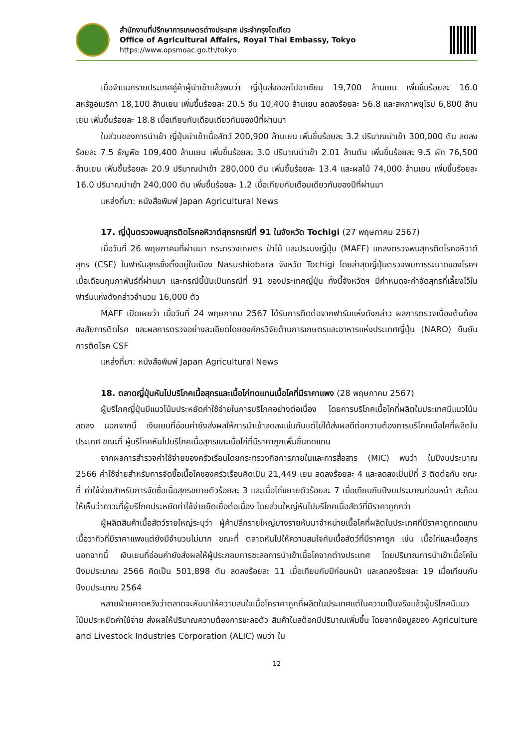สำนักงานที่ปรึกษาการเกษตรต่างประเทศ ประจำกรุงโตเกียว
Office of Agricultural Affairs, Royal Thai Embassy, Tokyo
https://www.opsmoac.go.th/tokyo
เมื่อจำแนกรายประเทศคู่ค้าผู้นำเข้าแล้วพบว่า ญี่ปุ่นส่งออกไปอาเซียน 19,700 ล้านเยน เพิ่มขึ้นร้อยละ 16.0 สหรัฐอเมริกา 18,100 ล้านเยน เพิ่มขึ้นร้อยละ 20.5 จีน 10,400 ล้านเยน ลดลงร้อยละ 56.8 และสหภาพยุโรป 6,800 ล้านเยน เพิ่มขึ้นร้อยละ 18.8 เมื่อเทียบกับเดือนเดียวกันของปีที่ผ่านมา
ในส่วนของการนำเข้า ญี่ปุ่นนำเข้าเนื้อสัตว์ 200,900 ล้านเยน เพิ่มขึ้นร้อยละ 3.2 ปริมาณนำเข้า 300,000 ตัน ลดลงร้อยละ 7.5 ธัญพืช 109,400 ล้านเยน เพิ่มขึ้นร้อยละ 3.0 ปริมาณนำเข้า 2.01 ล้านตัน เพิ่มขึ้นร้อยละ 9.5 ผัก 76,500 ล้านเยน เพิ่มขึ้นร้อยละ 20.9 ปริมาณนำเข้า 280,000 ตัน เพิ่มขึ้นร้อยละ 13.4 และผลไม้ 74,000 ล้านเยน เพิ่มขึ้นร้อยละ 16.0 ปริมาณนำเข้า 240,000 ตัน เพิ่มขึ้นร้อยละ 1.2 เมื่อเทียบกับเดือนเดียวกันของปีที่ผ่านมา
แหล่งที่มา: หนังสือพิมพ์ Japan Agricultural News
17. ญี่ปุ่นตรวจพบสุกรติดโรคอหิวาต์สุกรกรณีที่ 91 ในจังหวัด Tochigi (27 พฤษภาคม 2567)
เมื่อวันที่ 26 พฤษภาคมที่ผ่านมา กระทรวงเกษตร ป่าไม้ และประมงญี่ปุ่น (MAFF) แถลงตรวจพบสุกรติดโรคอหิวาต์สุกร (CSF) ในฟาร์มสุกรซึ่งตั้งอยู่ในเมือง Nasushiobara จังหวัด Tochigi โดยล่าสุดญี่ปุ่นตรวจพบการระบาดของโรคฯ เมื่อเดือนกุมภาพันธ์ที่ผ่านมา และกรณีนี้นับเป็นกรณีที่ 91 ของประเทศญี่ปุ่น ทั้งนี้จังหวัดฯ มีกำหนดจะกำจัดสุกรที่เลี้ยงไว้ในฟาร์มแห่งดังกล่าวจำนวน 16,000 ตัว
MAFF เปิดเผยว่า เมื่อวันที่ 24 พฤษภาคม 2567 ได้รับการติดต่อจากฟาร์มแห่งดังกล่าว ผลการตรวจเบื้องต้นต้องสงสัยการติดโรค และผลการตรวจอย่างละเอียดโดยองค์กรวิจัยด้านการเกษตรและอาหารแห่งประเทศญี่ปุ่น (NARO) ยืนยันการติดโรค CSF
แหล่งที่มา: หนังสือพิมพ์ Japan Agricultural News
18. ตลาดญี่ปุ่นหันไปบริโภคเนื้อสุกรและเนื้อไก่ทดแทนเนื้อโคที่มีราคาแพง (28 พฤษภาคม 2567)
ผู้บริโภคญี่ปุ่นมีแนวโน้มประหยัดค่าใช้จ่ายในการบริโภคอย่างต่อเนื่อง โดยการบริโภคเนื้อโคที่ผลิตในประเทศมีแนวโน้มลดลง นอกจากนี้ เงินเยนที่อ่อนค่ายังส่งผลให้การนำเข้าลดลงเช่นกันแต่ไม่ได้ส่งผลดีต่อความต้องการบริโภคเนื้อโคที่ผลิตในประเทศ ขณะที่ ผู้บริโภคหันไปบริโภคเนื้อสุกรและเนื้อไก่ที่มีราคาถูกเพิ่มขึ้นทดแทน
จากผลการสำรวจค่าใช้จ่ายของครัวเรือนโดยกระทรวงกิจการภายในและการสื่อสาร (MIC) พบว่า ในปีงบประมาณ 2566 ค่าใช้จ่ายสำหรับการจัดซื้อเนื้อโคของครัวเรือนคิดเป็น 21,449 เยน ลดลงร้อยละ 4 และลดลงเป็นปีที่ 3 ติดต่อกัน ขณะที่ ค่าใช้จ่ายสำหรับการจัดซื้อเนื้อสุกรขยายตัวร้อยละ 3 และเนื้อไก่ขยายตัวร้อยละ 7 เมื่อเทียบกับปีงบประมาณก่อนหน้า สะท้อนให้เห็นว่าภาวะที่ผู้บริโภคประหยัดค่าใช้จ่ายยืดเยื้อต่อเนื่อง โดยส่วนใหญ่หันไปบริโภคเนื้อสัตว์ที่มีราคาถูกกว่า
ผู้ผลิตสินค้าเนื้อสัตว์รายใหญ่ระบุว่า ผู้ค้าปลีกรายใหญ่บางรายหันมาจำหน่ายเนื้อโคที่ผลิตในประเทศที่มีราคาถูกทดแทนเนื้อวากิวที่มีราคาแพงแต่ยังมีจำนวนไม่มาก ขณะที่ ตลาดหันไปให้ความสนใจกับเนื้อสัตว์ที่มีราคาถูก เช่น เนื้อไก่และเนื้อสุกร นอกจากนี้ เงินเยนที่อ่อนค่ายังส่งผลให้ผู้ประกอบการชะลอการนำเข้าเนื้อโคจากต่างประเทศ โดยปริมาณการนำเข้าเนื้อโคในปีงบประมาณ 2566 คิดเป็น 501,898 ตัน ลดลงร้อยละ 11 เมื่อเทียบกับปีก่อนหน้า และลดลงร้อยละ 19 เมื่อเทียบกับปีงบประมาณ 2564
หลายฝ่ายคาดหวังว่าตลาดจะหันมาให้ความสนใจเนื้อโคราคาถูกที่ผลิตในประเทศแต่ในความเป็นจริงแล้วผู้บริโภคมีแนวโน้มประหยัดค่าใช้จ่าย ส่งผลให้ปริมาณความต้องการชะลอตัว สินค้าในสต็อกมีปริมาณเพิ่มขึ้น โดยจากข้อมูลของ Agriculture and Livestock Industries Corporation (ALIC) พบว่า ใน
12